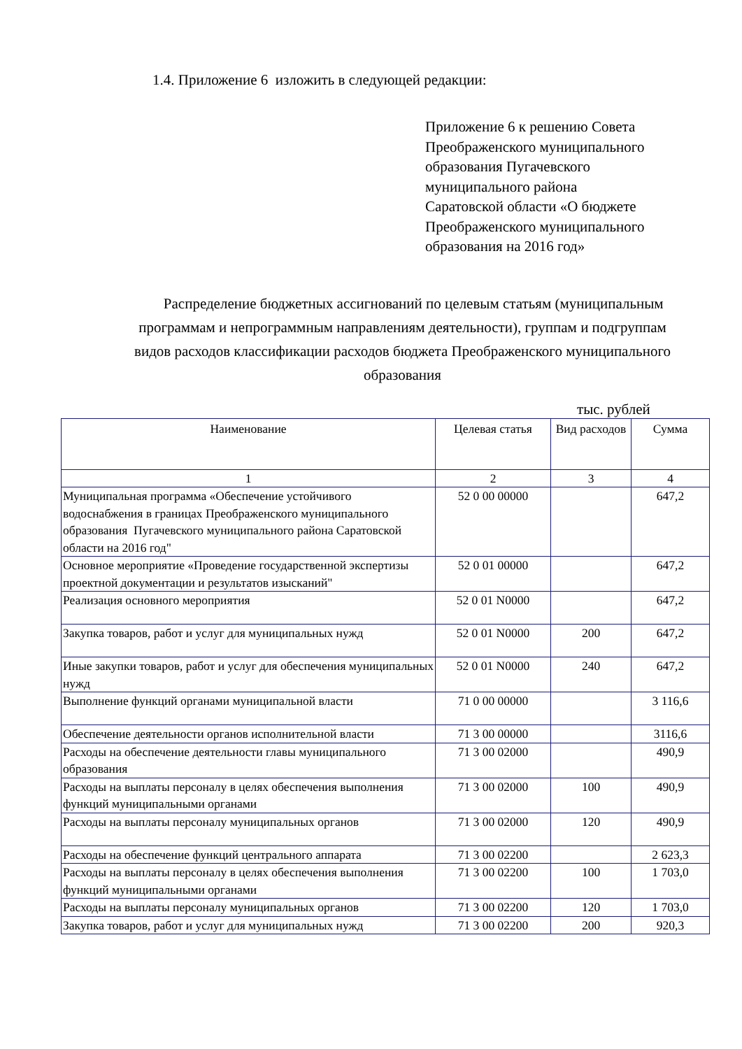1.4. Приложение 6 изложить в следующей редакции:
Приложение 6 к решению Совета
Преображенского муниципального
образования Пугачевского
муниципального района
Саратовской области «О бюджете
Преображенского муниципального
образования на 2016 год»
Распределение бюджетных ассигнований по целевым статьям (муниципальным программам и непрограммным направлениям деятельности), группам и подгруппам видов расходов классификации расходов бюджета Преображенского муниципального образования
тыс. рублей
| Наименование | Целевая статья | Вид расходов | Сумма |
| --- | --- | --- | --- |
| 1 | 2 | 3 | 4 |
| Муниципальная программа «Обеспечение устойчивого водоснабжения в границах Преображенского муниципального образования Пугачевского муниципального района Саратовской области на 2016 год" | 52 0 00 00000 | | 647,2 |
| Основное мероприятие «Проведение государственной экспертизы проектной документации и результатов изысканий" | 52 0 01 00000 | | 647,2 |
| Реализация основного мероприятия | 52 0 01 N0000 | | 647,2 |
| Закупка товаров, работ и услуг для муниципальных нужд | 52 0 01 N0000 | 200 | 647,2 |
| Иные закупки товаров, работ и услуг для обеспечения муниципальных нужд | 52 0 01 N0000 | 240 | 647,2 |
| Выполнение функций органами муниципальной власти | 71 0 00 00000 | | 3 116,6 |
| Обеспечение деятельности органов исполнительной власти | 71 3 00 00000 | | 3116,6 |
| Расходы на обеспечение деятельности главы муниципального образования | 71 3 00 02000 | | 490,9 |
| Расходы на выплаты персоналу в целях обеспечения выполнения функций муниципальными органами | 71 3 00 02000 | 100 | 490,9 |
| Расходы на выплаты персоналу муниципальных органов | 71 3 00 02000 | 120 | 490,9 |
| Расходы на обеспечение функций центрального аппарата | 71 3 00 02200 | | 2 623,3 |
| Расходы на выплаты персоналу в целях обеспечения выполнения функций муниципальными органами | 71 3 00 02200 | 100 | 1 703,0 |
| Расходы на выплаты персоналу муниципальных органов | 71 3 00 02200 | 120 | 1 703,0 |
| Закупка товаров, работ и услуг для муниципальных нужд | 71 3 00 02200 | 200 | 920,3 |